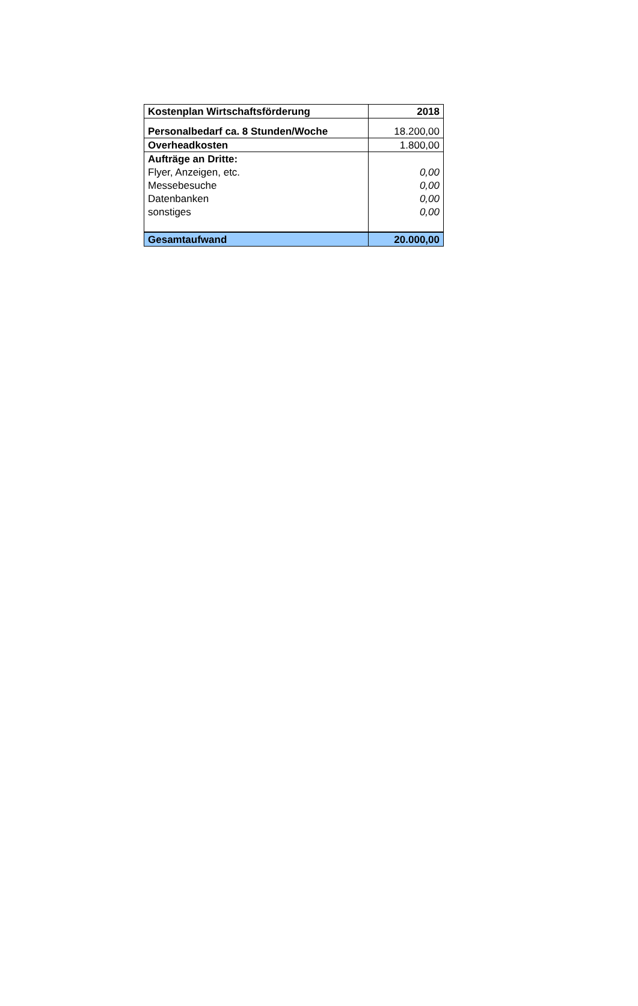| Kostenplan Wirtschaftsförderung | 2018 |
| Personalbedarf ca. 8 Stunden/Woche | 18.200,00 |
| Overheadkosten | 1.800,00 |
| Aufträge an Dritte: | |
| Flyer, Anzeigen, etc. | 0,00 |
| Messebesuche | 0,00 |
| Datenbanken | 0,00 |
| sonstiges | 0,00 |
| Gesamtaufwand | 20.000,00 |